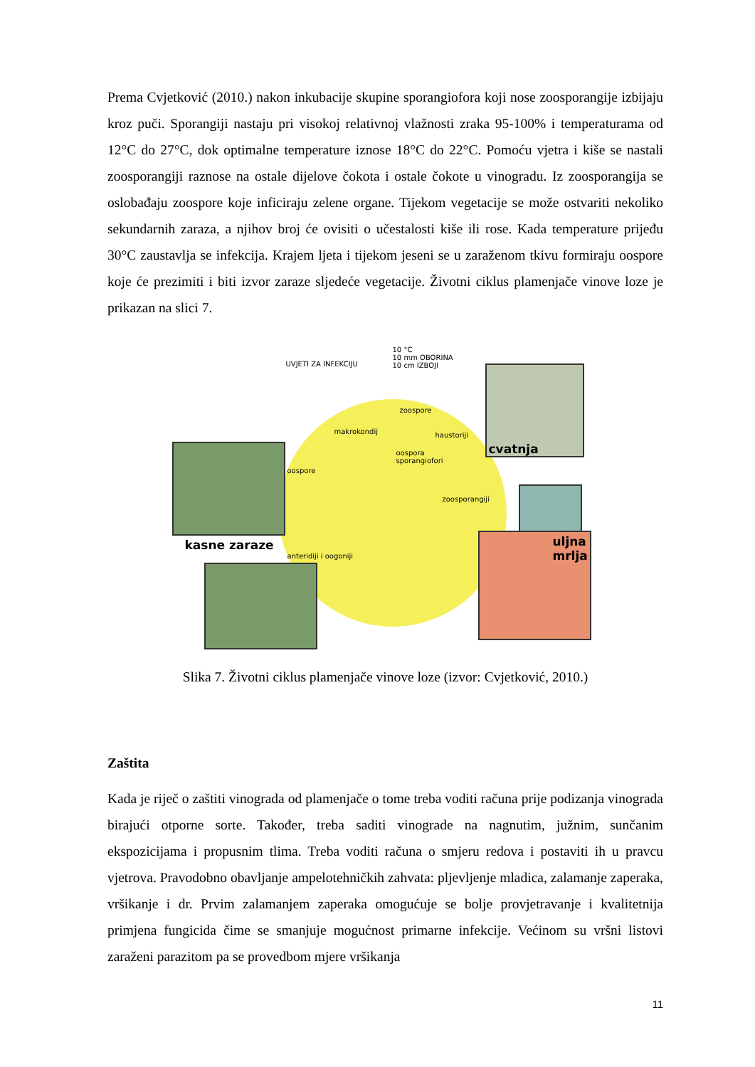Prema Cvjetković (2010.) nakon inkubacije skupine sporangiofora koji nose zoosporangije izbijaju kroz puči. Sporangiji nastaju pri visokoj relativnoj vlažnosti zraka 95-100% i temperaturama od 12°C do 27°C, dok optimalne temperature iznose 18°C do 22°C. Pomoću vjetra i kiše se nastali zoosporangiji raznose na ostale dijelove čokota i ostale čokote u vinogradu. Iz zoosporangija se oslobađaju zoospore koje inficiraju zelene organe. Tijekom vegetacije se može ostvariti nekoliko sekundarnih zaraza, a njihov broj će ovisiti o učestalosti kiše ili rose. Kada temperature prijeđu 30°C zaustavlja se infekcija. Krajem ljeta i tijekom jeseni se u zaraženom tkivu formiraju oospore koje će prezimiti i biti izvor zaraze sljedeće vegetacije. Životni ciklus plamenjače vinove loze je prikazan na slici 7.
UVJETI ZA INFEKCIJU
10 °C
10 mm OBORINA
10 cm IZBOJI
zoospore
makrokondij haustoriji
oospora
sporangiofori
oospore
zoosporangiji
anteridiji i oogoniji
cvatnja
uljna
mrlja
kasne zaraze
Slika 7. Životni ciklus plamenjače vinove loze (izvor: Cvjetković, 2010.)
Zaštita
Kada je riječ o zaštiti vinograda od plamenjače o tome treba voditi računa prije podizanja vinograda birajući otporne sorte. Također, treba saditi vinograde na nagnutim, južnim, sunčanim ekspozicijama i propusnim tlima. Treba voditi računa o smjeru redova i postaviti ih u pravcu vjetrova. Pravodobno obavljanje ampelotehničkih zahvata: pljevljenje mladica, zalamanje zaperaka, vršikanje i dr. Prvim zalamanjem zaperaka omogućuje se bolje provjetravanje i kvalitetnija primjena fungicida čime se smanjuje mogućnost primarne infekcije. Većinom su vršni listovi zaraženi parazitom pa se provedbom mjere vršikanja
11